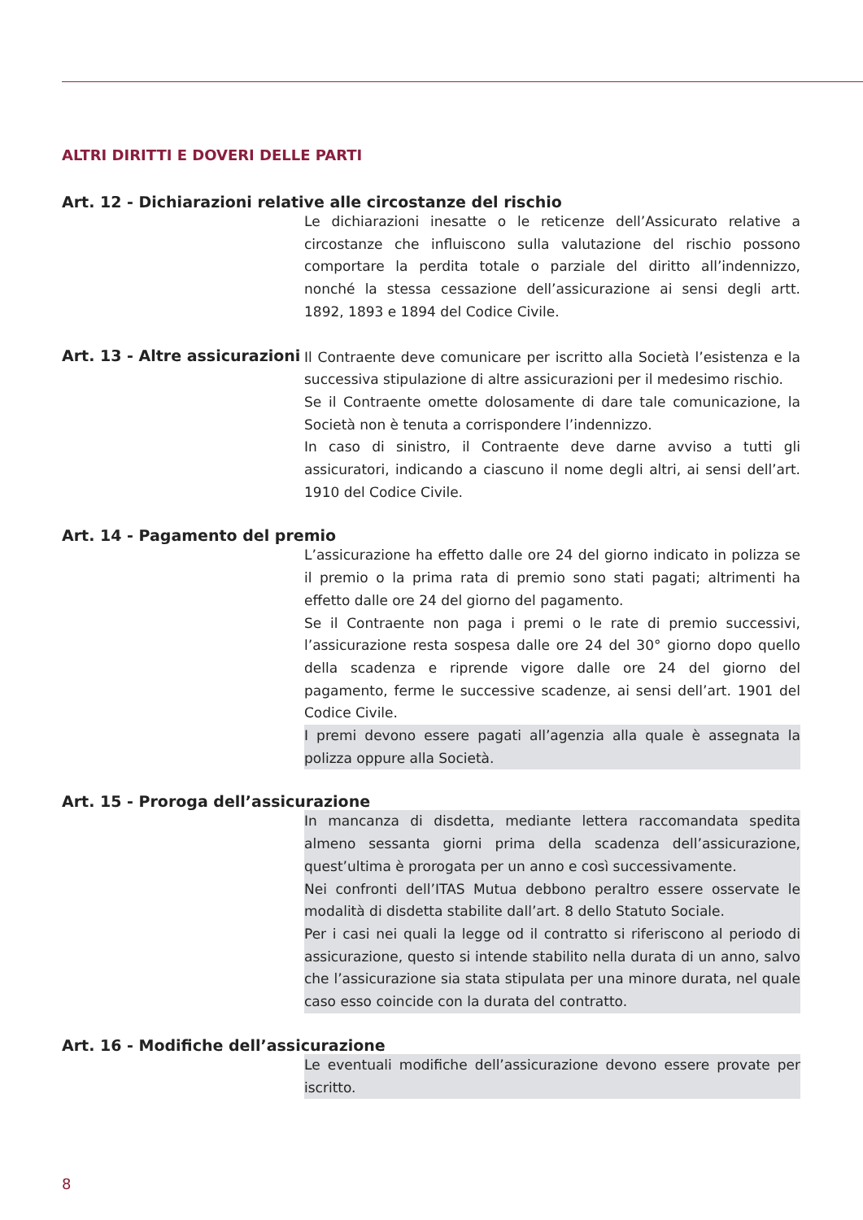ALTRI DIRITTI E DOVERI DELLE PARTI
Art. 12 - Dichiarazioni relative alle circostanze del rischio
Le dichiarazioni inesatte o le reticenze dell’Assicurato relative a circostanze che influiscono sulla valutazione del rischio possono comportare la perdita totale o parziale del diritto all’indennizzo, nonché la stessa cessazione dell’assicurazione ai sensi degli artt. 1892, 1893 e 1894 del Codice Civile.
Art. 13 - Altre assicurazioni
Il Contraente deve comunicare per iscritto alla Società l’esistenza e la successiva stipulazione di altre assicurazioni per il medesimo rischio.
Se il Contraente omette dolosamente di dare tale comunicazione, la Società non è tenuta a corrispondere l’indennizzo.
In caso di sinistro, il Contraente deve darne avviso a tutti gli assicuratori, indicando a ciascuno il nome degli altri, ai sensi dell’art. 1910 del Codice Civile.
Art. 14 - Pagamento del premio
L’assicurazione ha effetto dalle ore 24 del giorno indicato in polizza se il premio o la prima rata di premio sono stati pagati; altrimenti ha effetto dalle ore 24 del giorno del pagamento.
Se il Contraente non paga i premi o le rate di premio successivi, l’assicurazione resta sospesa dalle ore 24 del 30° giorno dopo quello della scadenza e riprende vigore dalle ore 24 del giorno del pagamento, ferme le successive scadenze, ai sensi dell’art. 1901 del Codice Civile.
I premi devono essere pagati all’agenzia alla quale è assegnata la polizza oppure alla Società.
Art. 15 - Proroga dell’assicurazione
In mancanza di disdetta, mediante lettera raccomandata spedita almeno sessanta giorni prima della scadenza dell’assicurazione, quest’ultima è prorogata per un anno e così successivamente.
Nei confronti dell’ITAS Mutua debbono peraltro essere osservate le modalità di disdetta stabilite dall’art. 8 dello Statuto Sociale.
Per i casi nei quali la legge od il contratto si riferiscono al periodo di assicurazione, questo si intende stabilito nella durata di un anno, salvo che l’assicurazione sia stata stipulata per una minore durata, nel quale caso esso coincide con la durata del contratto.
Art. 16 - Modifiche dell’assicurazione
Le eventuali modifiche dell’assicurazione devono essere provate per iscritto.
8